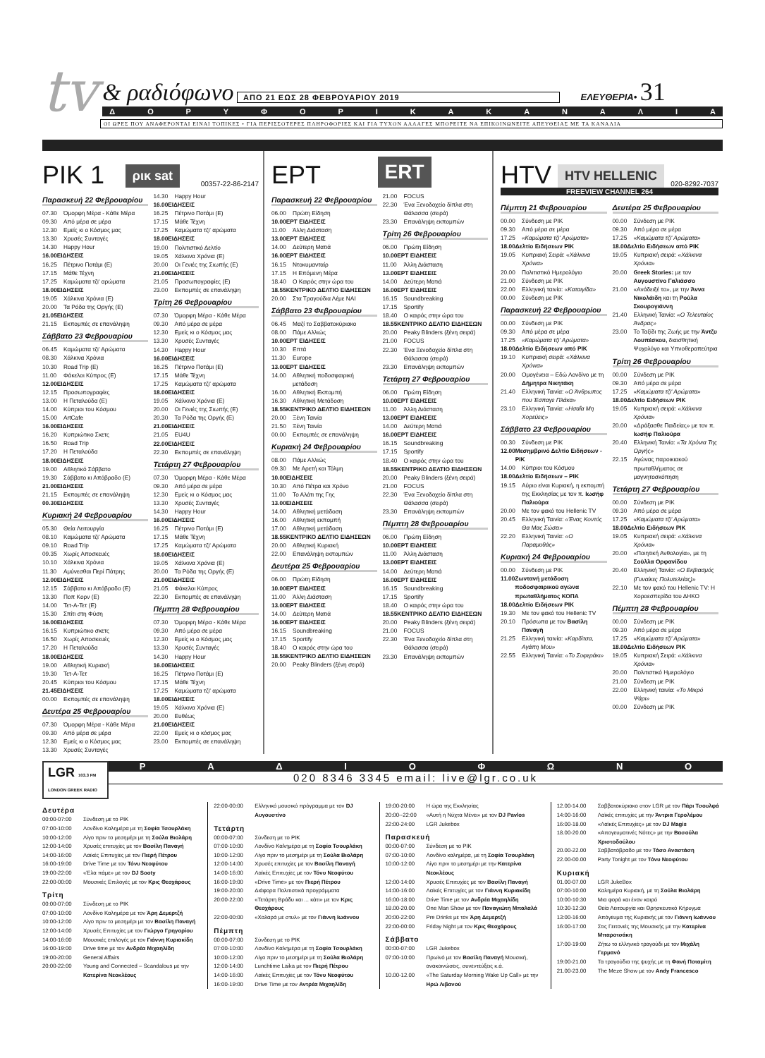tv
& ραδιόφωνο ΑΠΟ 21 ΕΩΣ 28 ΦΕΒΡΟΥΑΡΙΟΥ 2019 ΕΛΕΥΘΕΡΙΑ• 31
ΔΟΡΥΦΟΡΙΚΑΚΑΝΑΛΙΑ
ΟΙ ΩΡΕΣ ΠΟΥ ΑΝΑΦΕΡΟΝΤΑΙ ΕΙΝΑΙ ΤΟΠΙΚΕΣ • ΓΙΑ ΠΕΡΙΣΣΟΤΕΡΕΣ ΠΛΗΡΟΦΟΡΙΕΣ ΚΑΙ ΓΙΑ ΤΥΧΟΝ ΑΛΛΑΓΕΣ ΜΠΟΡΕΙΤΕ ΝΑ ΕΠΙΚΟΙΝΩΝΕΙΤΕ ΑΠΕΥΘΕΙΑΣ ΜΕ ΤΑ ΚΑΝΑΛΙΑ
ΡΙΚ 1 ρικ sat 00357-22-86-2147
Παρασκευή 22 Φεβρουαρίου
07.30 Όμορφη Μέρα - Κάθε Μέρα
09.30 Από μέρα σε μέρα
12.30 Εμείς κι ο Κόσμος μας
13.30 Χρυσές Συνταγές
14.30 Happy Hour
16.00 ΕΙΔΗΣΕΙΣ
16.25 Πέτρινο Ποτάμι (Ε)
17.15 Μάθε Τέχνη
17.25 Καμώματα τζι' αρώματα
18.00 ΕΙΔΗΣΕΙΣ
19.05 Χάλκινα Χρόνια (Ε)
20.00 Τα Ρόδα της Οργής (Ε)
21.05 ΕΙΔΗΣΕΙΣ
21.15 Εκπομπές σε επανάληψη
Σάββατο 23 Φεβρουαρίου
06.45 Καμώματα τζι' Αρώματα
08.30 Χάλκινα Χρόνια
10.30 Road Trip (Ε)
11.00 Φάκελοι Κύπρος (Ε)
12.00 ΕΙΔΗΣΕΙΣ
12.15 Προσωπογραφίες
13.00 Η Πεταλούδα (Ε)
14.00 Κύπριοι του Κόσμου
15.00 ArtCafe
16.00 ΕΙΔΗΣΕΙΣ
16.20 Κυπριώτικο Σκετς
16.50 Road Trip
17.20 Η Πεταλούδα
18.00 ΕΙΔΗΣΕΙΣ
19.00 Αθλητικό Σάββατο
19.30 Σάββατο κι Απόβραδο (Ε)
21.00 ΕΙΔΗΣΕΙΣ
21.15 Εκπομπές σε επανάληψη
00.30 ΕΙΔΗΣΕΙΣ
Κυριακή 24 Φεβρουαρίου
05.30 Θεία Λειτουργία
08.10 Καμώματα τζι' Αρώματα
09.10 Road Trip
09.35 Χωρίς Αποσκευές
10.10 Χάλκινα Χρόνια
11.30 Αμύνεσθαι Περί Πάτρης
12.00 ΕΙΔΗΣΕΙΣ
12.15 Σάββατο κι Απόβραδο (Ε)
13.30 Ποπ Κορν (Ε)
14.00 Τετ-Α-Τετ (Ε)
15.30 Σπίτι στη Φύση
16.00 ΕΙΔΗΣΕΙΣ
16.15 Κυπριώτικο σκετς
16.50 Χωρίς Αποσκευές
17.20 Η Πεταλούδα
18.00 ΕΙΔΗΣΕΙΣ
19.00 Αθλητική Κυριακή
19.30 Τετ-Α-Τετ
20.45 Κύπριοι του Κόσμου
21.45 ΕΙΔΗΣΕΙΣ
00.00 Εκπομπές σε επανάληψη
Δευτέρα 25 Φεβρουαρίου
07.30 Όμορφη Μέρα - Κάθε Μέρα
09.30 Από μέρα σε μέρα
12.30 Εμείς κι ο Κόσμος μας
13.30 Χρυσές Συνταγές
14.30 Happy Hour
16.00 ΕΙΔΗΣΕΙΣ
16.25 Πέτρινο Ποτάμι (Ε)
17.15 Μάθε Τέχνη
17.25 Καμώματα τζι' αρώματα
18.00 ΕΙΔΗΣΕΙΣ
19.00 Πολιτιστικό Δελτίο
19.05 Χάλκινα Χρόνια (Ε)
20.00 Οι Γενιές της Σιωπής (Ε)
21.00 ΕΙΔΗΣΕΙΣ
21.05 Προσωπογραφίες (Ε)
23.00 Εκπομπές σε επανάληψη
Τρίτη 26 Φεβρουαρίου
07.30 Όμορφη Μέρα - Κάθε Μέρα
09.30 Από μέρα σε μέρα
12.30 Εμείς κι ο Κόσμος μας
13.30 Χρυσές Συνταγές
14.30 Happy Hour
16.00 ΕΙΔΗΣΕΙΣ
16.25 Πέτρινο Ποτάμι (Ε)
17.15 Μάθε Τέχνη
17.25 Καμώματα τζι' αρώματα
18.00 ΕΙΔΗΣΕΙΣ
19.05 Χάλκινα Χρόνια (Ε)
20.00 Οι Γενιές της Σιωπής (Ε)
20.30 Τα Ρόδα της Οργής (Ε)
21.00 ΕΙΔΗΣΕΙΣ
21.05 EU4U
22.00 ΕΙΔΗΣΕΙΣ
22.30 Εκπομπές σε επανάληψη
Τετάρτη 27 Φεβρουαρίου
07.30 Όμορφη Μέρα - Κάθε Μέρα
09.30 Από μέρα σε μέρα
12.30 Εμείς κι ο Κόσμος μας
13.30 Χρυσές Συνταγές
14.30 Happy Hour
16.00 ΕΙΔΗΣΕΙΣ
16.25 Πέτρινο Ποτάμι (Ε)
17.15 Μάθε Τέχνη
17.25 Καμώματα τζι' Αρώματα
18.00 ΕΙΔΗΣΕΙΣ
19.05 Χάλκινα Χρόνια (Ε)
20.00 Τα Ρόδα της Οργής (Ε)
21.00 ΕΙΔΗΣΕΙΣ
21.05 Φάκελοι Κύπρος
22.30 Εκπομπές σε επανάληψη
Πέμπτη 28 Φεβρουαρίου
07.30 Όμορφη Μέρα - Κάθε Μέρα
09.30 Από μέρα σε μέρα
12.30 Εμείς κι ο Κόσμος μας
13.30 Χρυσές Συνταγές
14.30 Happy Hour
16.00 ΕΙΔΗΣΕΙΣ
16.25 Πέτρινο Ποτάμι (Ε)
17.15 Μάθε Τέχνη
17.25 Καμώματα τζι' αρώματα
18.00 ΕΙΔΗΣΕΙΣ
19.05 Χάλκινα Χρόνια (Ε)
20.00 Ευθέως
21.00 ΕΙΔΗΣΕΙΣ
22.00 Εμείς κι ο κόσμος μας
23.00 Εκπομπές σε επανάληψη
ΕΡΤ ERT
Παρασκευή 22 Φεβρουαρίου
06.00 Πρώτη Είδηση
10.00 ΕΡΤ ΕΙΔΗΣΕΙΣ
11.00 Άλλη Διάσταση
13.00 ΕΡΤ ΕΙΔΗΣΕΙΣ
14.00 Δεύτερη Ματιά
16.00 ΕΡΤ ΕΙΔΗΣΕΙΣ
16.15 Ντοκυμανταίρ
17.15 Η Επόμενη Μέρα
18.40 Ο Καιρός στην ώρα του
18.55 ΚΕΝΤΡΙΚΟ ΔΕΛΤΙΟ ΕΙΔΗΣΕΩΝ
20.00 Στα Τραγούδια Λέμε ΝΑΙ
Σάββατο 23 Φεβρουαρίου
06.45 Μαζί το Σαββατοκύριακο
08.00 Πάμε Αλλιώς
10.00 ΕΡΤ ΕΙΔΗΣΕΙΣ
10.30 Επτά
11.30 Europe
13.00 ΕΡΤ ΕΙΔΗΣΕΙΣ
14.00 Αθλητική ποδοσφαιρική μετάδοση
16.00 Αθλητική Εκπομπή
16.30 Αθλητική Μετάδοση
18.55 ΚΕΝΤΡΙΚΟ ΔΕΛΤΙΟ ΕΙΔΗΣΕΩΝ
20.00 Ξένη Ταινία
21.50 Ξένη Ταινία
00.00 Εκπομπές σε επανάληψη
Κυριακή 24 Φεβρουαρίου
08.00 Πάμε Αλλιώς
09.30 Με Αρετή και Τόλμη
10.00 ΕΙΔΗΣΕΙΣ
10.30 Από Πέτρα και Χρόνο
11.00 Το Αλάτι της Γης
13.00 ΕΙΔΗΣΕΙΣ
14.00 Αθλητική μετάδοση
16.00 Αθλητική εκπομπή
17.00 Αθλητική μετάδοση
18.55 ΚΕΝΤΡΙΚΟ ΔΕΛΤΙΟ ΕΙΔΗΣΕΩΝ
20.00 Αθλητική Κυριακή
22.00 Επανάληψη εκπομπών
Δευτέρα 25 Φεβρουαρίου
06.00 Πρώτη Είδηση
10.00 ΕΡΤ ΕΙΔΗΣΕΙΣ
11.00 Άλλη Διάσταση
13.00 ΕΡΤ ΕΙΔΗΣΕΙΣ
14.00 Δεύτερη Ματιά
16.00 ΕΡΤ ΕΙΔΗΣΕΙΣ
16.15 Soundbreaking
17.15 Sportify
18.40 Ο καιρός στην ώρα του
18.55 ΚΕΝΤΡΙΚΟ ΔΕΛΤΙΟ ΕΙΔΗΣΕΩΝ
20.00 Peaky Blinders (ξένη σειρά)
21.00 FOCUS
22.30 Ένα Ξενοδοχείο δίπλα στη Θάλασσα (σειρά)
23.30 Επανάληψη εκπομπών
Τρίτη 26 Φεβρουαρίου
06.00 Πρώτη Είδηση
10.00 ΕΡΤ ΕΙΔΗΣΕΙΣ
11.00 Άλλη Διάσταση
13.00 ΕΡΤ ΕΙΔΗΣΕΙΣ
14.00 Δεύτερη Ματιά
16.00 ΕΡΤ ΕΙΔΗΣΕΙΣ
16.15 Soundbreaking
17.15 Sportify
18.40 Ο καιρός στην ώρα του
18.55 ΚΕΝΤΡΙΚΟ ΔΕΛΤΙΟ ΕΙΔΗΣΕΩΝ
20.00 Peaky Blinders (ξένη σειρά)
21.00 FOCUS
22.30 Ένα Ξενοδοχείο δίπλα στη Θάλασσα (σειρά)
23.30 Επανάληψη εκπομπών
Τετάρτη 27 Φεβρουαρίου
06.00 Πρώτη Είδηση
10.00 ΕΡΤ ΕΙΔΗΣΕΙΣ
11.00 Άλλη Διάσταση
13.00 ΕΡΤ ΕΙΔΗΣΕΙΣ
14.00 Δεύτερη Ματιά
16.00 ΕΡΤ ΕΙΔΗΣΕΙΣ
16.15 Soundbreaking
17.15 Sportify
18.40 Ο καιρός στην ώρα του
18.55 ΚΕΝΤΡΙΚΟ ΔΕΛΤΙΟ ΕΙΔΗΣΕΩΝ
20.00 Peaky Blinders (ξένη σειρά)
21.00 FOCUS
22.30 Ένα Ξενοδοχείο δίπλα στη Θάλασσα (σειρά)
23.30 Επανάληψη εκπομπών
Πέμπτη 28 Φεβρουαρίου
06.00 Πρώτη Είδηση
10.00 ΕΡΤ ΕΙΔΗΣΕΙΣ
11.00 Άλλη Διάσταση
13.00 ΕΡΤ ΕΙΔΗΣΕΙΣ
14.00 Δεύτερη Ματιά
16.00 ΕΡΤ ΕΙΔΗΣΕΙΣ
16.15 Soundbreaking
17.15 Sportify
18.40 Ο καιρός στην ώρα του
18.55 ΚΕΝΤΡΙΚΟ ΔΕΛΤΙΟ ΕΙΔΗΣΕΩΝ
20.00 Peaky Blinders (ξένη σειρά)
21.00 FOCUS
22.30 Ένα Ξενοδοχείο δίπλα στη Θάλασσα (σειρά)
23.30 Επανάληψη εκπομπών
HTV HTV HELLENIC 020-8292-7037
FREEVIEW CHANNEL 264
Πέμπτη 21 Φεβρουαρίου
00.00 Σύνδεση με ΡΙΚ
09.30 Από μέρα σε μέρα
17.25 «Καμώματα τζι' Αρώματα»
18.00 Δελτίο Ειδήσεων ΡΙΚ
19.05 Κυπριακή Σειρά: «Χάλκινα Χρόνια»
20.00 Πολιτιστικό Ημερολόγιο
21.00 Σύνδεση με ΡΙΚ
22.00 Ελληνική ταινία: «Καταιγίδα»
00.00 Σύνδεση με ΡΙΚ
Παρασκευή 22 Φεβρουαρίου
00.00 Σύνδεση με ΡΙΚ
09.30 Από μέρα σε μέρα
17.25 «Καμώματα τζι' Αρώματα»
18.00 Δελτίο Ειδήσεων από ΡΙΚ
19.10 Κυπριακή σειρά: «Χάλκινα Χρόνια»
20.00 Ομογένεια – Εδώ Λονδίνο με τη Δήμητρα Νικητάκη
21.40 Ελληνική Ταινία: «Ο Άνθρωπος που Έσπαγε Πλάκα»
23.10 Ελληνική Ταινία: «Ησαΐα Μη Χορεύεις»
Σάββατο 23 Φεβρουαρίου
00.30 Σύνδεση με ΡΙΚ
12.00 Μεσημβρινό Δελτίο Ειδήσεων - ΡΙΚ
14.00 Κύπριοι του Κόσμου
18.00 Δελτίο Ειδήσεων – ΡΙΚ
19.15 Αύριο είναι Κυριακή, η εκπομπή της Εκκλησίας με τον π. Ιωσήφ Παλιούρα
20.00 Με τον φακό του Hellenic TV
20.45 Ελληνική Ταινία: «Ένας Κοντός Θα Μας Σώσει»
22.20 Ελληνική Ταινία: «Ο Παραμυθάς»
Κυριακή 24 Φεβρουαρίου
00.00 Σύνδεση με ΡΙΚ
11.00 Ζωντανή μετάδοση ποδοσφαιρικού αγώνα πρωταθλήματος ΚΟΠΑ
18.00 Δελτίο Ειδήσεων ΡΙΚ
19.30 Με τον φακό του Hellenic TV
20.10 Πρόσωπα με τον Βασίλη Παναγή
21.25 Ελληνική ταινία: «Καρδίτσα, Αγάπη Μου»
22.55 Ελληνική Ταινία: «Το Σοφεράκι»
Δευτέρα 25 Φεβρουαρίου
00.00 Σύνδεση με ΡΙΚ
09.30 Από μέρα σε μέρα
17.25 «Καμώματα τζι' Αρώματα»
18.00 Δελτίο Ειδήσεων από ΡΙΚ
19.05 Κυπριακή σειρά: «Χάλκινα Χρόνια»
20.00 Greek Stories: με τον Αυγουστίνο Γαλιάσσο
21.00 «Ανάδειξέ το», με την Άννα Νικολάιδη και τη Ρούλα Σκουρογιάννη
21.40 Ελληνική Ταινία: «Ο Τελευταίος Άνδρας»
23.00 Το Ταξίδι της Ζωής με την Άντζυ Λουπέσκου, διαισθητική Ψυχολόγο και Υπνοθεραπεύτρια
Τρίτη 26 Φεβρουαρίου
00.00 Σύνδεση με ΡΙΚ
09.30 Από μέρα σε μέρα
17.25 «Καμώματα τζι' Αρώματα»
18.00 Δελτίο Ειδήσεων ΡΙΚ
19.05 Κυπριακή σειρά: «Χάλκινα Χρόνια»
20.00 «Δράξασθε Παιδείας» με τον π. Ιωσήφ Παλιούρα
20.40 Ελληνική Ταινία: «Τα Χρόνια Της Οργής»
22.15 Αγώνας παροικιακού πρωταθλήματος σε μαγνητοσκόπηση
Τετάρτη 27 Φεβρουαρίου
00.00 Σύνδεση με ΡΙΚ
09.30 Από μέρα σε μέρα
17.25 «Καμώματα τζι' Αρώματα»
18.00 Δελτίο Ειδήσεων ΡΙΚ
19.05 Κυπριακή σειρά: «Χάλκινα Χρόνια»
20.00 «Ποιητική Ανθολογία», με τη Σούλλα Ορφανίδου
20.40 Ελληνική Ταινία: «Ο Εκβιασμός (Γυναίκες Πολυτελείας)»
22.10 Με τον φακό του Hellenic TV: Η Χοροεσπερίδα του ΔΗΚΟ
Πέμπτη 28 Φεβρουαρίου
00.00 Σύνδεση με ΡΙΚ
09.30 Από μέρα σε μέρα
17.25 «Καμώματα τζι' Αρώματα»
18.00 Δελτίο Ειδήσεων ΡΙΚ
19.05 Κυπριακή Σειρά: «Χάλκινα Χρόνια»
20.00 Πολιτιστικό Ημερολόγιο
21.00 Σύνδεση με ΡΙΚ
22.00 Ελληνική ταινία: «Το Μικρό Ψάρι»
00.00 Σύνδεση με ΡΙΚ
LGR 103.3 FM LONDON GREEK RADIO
ΡΑΔΙΟΦΩΝΟ
020 8346 3345 email: live@lgr.co.uk
Δευτέρα
00:00-07:00 Σύνδεση με το ΡΙΚ
07:00-10:00 Λονδίνο Καλημέρα με τη Σοφία Τσουρλάκη
10:00-12:00 Λίγο πριν το μεσημέρι με τη Σούλα Βιολάρη
12:00-14:00 Χρυσές επιτυχίες με τον Βασίλη Παναγή
14:00-16:00 Λαϊκές Επιτυχίες με τον Πιερή Πέτρου
16:00-19:00 Drive Time με τον Τόνυ Νεοφύτου
19:00-22:00 «Έλα πάμε» με τον DJ Sooty
22:00-00:00 Μουσικές Επιλογές με τον Κρις Θεοχάρους
Τρίτη
00:00-07:00 Σύνδεση με το ΡΙΚ
07:00-10:00 Λονδίνο Καλημέρα με τον Άρη Δεμερτζή
10:00-12:00 Λίγο πριν το μεσημέρι με τον Βασίλη Παναγή
12:00-14:00 Χρυσές Επιτυχίες με τον Γιώργο Γρηγορίου
14:00-16:00 Μουσικές επιλογές με τον Γιάννη Κυριακίδη
16:00-19:00 Drive time με τον Ανδρέα Μιχαηλίδη
19:00-20:00 General Affairs
20:00-22:00 Young and Connected – Scandalous με την Κατερίνα Νεοκλέους
22:00-00:00 Ελληνικό μουσικό πρόγραμμα με τον DJ Αυγουστίνο
Τετάρτη
00:00-07:00 Σύνδεση με το ΡΙΚ
07:00-10:00 Λονδίνο Καλημέρα με τη Σοφία Τσουρλάκη
10:00-12:00 Λίγο πριν το μεσημέρι με τη Σούλα Βιολάρη
12:00-14:00 Χρυσές επιτυχίες με τον Βασίλη Παναγή
14:00-16:00 Λαϊκές Επιτυχίες με τον Τόνυ Νεοφύτου
16:00-19:00 «Drive Time» με τον Πιερή Πέτρου
19:00-20:00 Διάφορα Πολιτιστικά προγράμματα
20:00-22:00 «Τετάρτη Βράδυ και ... κάτι» με τον Κρις Θεοχάρους
22:00-00:00 «Χαλαρά με στυλ» με τον Γιάννη Ιωάννου
Πέμπτη
00:00-07:00 Σύνδεση με το ΡΙΚ
07:00-10:00 Λονδίνο Καλημέρα με τη Σοφία Τσουρλάκη
10:00-12:00 Λίγο πριν το μεσημέρι με τη Σούλα Βιολάρη
12:00-14:00 Lunchtime Laika με τον Πιερή Πέτρου
14:00-16:00 Λαϊκές Επιτυχίες με τον Τόνυ Νεοφύτου
16:00-19:00 Drive Time με τον Αντρέα Μιχαηλίδη
19:00-20:00 Η ώρα της Εκκλησίας
20:00--22:00 «Αυτή η Νύχτα Μένει» με τον DJ Pavlos
22:00-24:00 LGR Jukebox
Παρασκευή
00:00-07:00 Σύνδεση με το ΡΙΚ
07:00-10:00 Λονδίνο καλημέρα, με τη Σοφία Τσουρλάκη
10:00-12:00 Λίγο πριν το μεσημέρι με την Κατερίνα Νεοκλέους
12:00-14:00 Χρυσές Επιτυχίες με τον Βασίλη Παναγή
14:00-16:00 Λαϊκές Επιτυχίες με τον Γιάννη Κυριακίδη
16:00-18:00 Drive Time με τον Ανδρέα Μιχαηλίδη
18.00-20.00 One Man Show με τον Παναγιώτη Μπαλαλά
20:00-22:00 Pre Drinks με τον Άρη Δεμερτζή
22:00-00:00 Friday Night με τον Κρις Θεοχάρους
Σάββατο
00:00-07:00 LGR Jukebox
07:00-10:00 Πρωϊνό με τον Βασίλη Παναγή Μουσική, ανακοινώσεις, συνεντεύξεις κ.ά.
10.00-12.00 «The Saturday Morning Wake Up Call» με την Ηρώ Λιβανού
12.00-14.00 Σαββατοκύριακο στον LGR με τον Πάρι Τσουλφά
14:00-16:00 Λαϊκές επιτυχίες με την Άντρια Γερολέμου
16:00-18.00 «Λαϊκές Επιτυχίες» με τον DJ Magis
18.00-20.00 «Απογευματινές Νότες» με την Βασούλα Χριστοδούλου
20.00-22.00 Σαββατόβραδο με τον Τάσο Αναστάση
22.00-00.00 Party Tonight με τον Τόνυ Νεοφύτου
Κυριακή
01.00-07.00 LGR JukeBox
07:00-10:00 Καλημέρα Κυριακή, με τη Σούλα Βιολάρη
10:00-10:30 Μια φορά και έναν καιρό
10:30-12:30 Θεία Λειτουργία και Θρησκευτικό Κήρυγμα
13:00-16:00 Απόγευμα της Κυριακής με τον Γιάννη Ιωάννου
16:00-17:00 Στις Γειτονιές της Μουσικής με την Κατερίνα Μπαροτσάκη
17:00-19:00 Ζήτω το ελληνικό τραγούδι με τον Μιχάλη Γερμανό
19:00-21.00 Τα τραγούδια της ψυχής με τη Φανή Ποταμίτη
21.00-23.00 The Meze Show με τον Andy Francesco